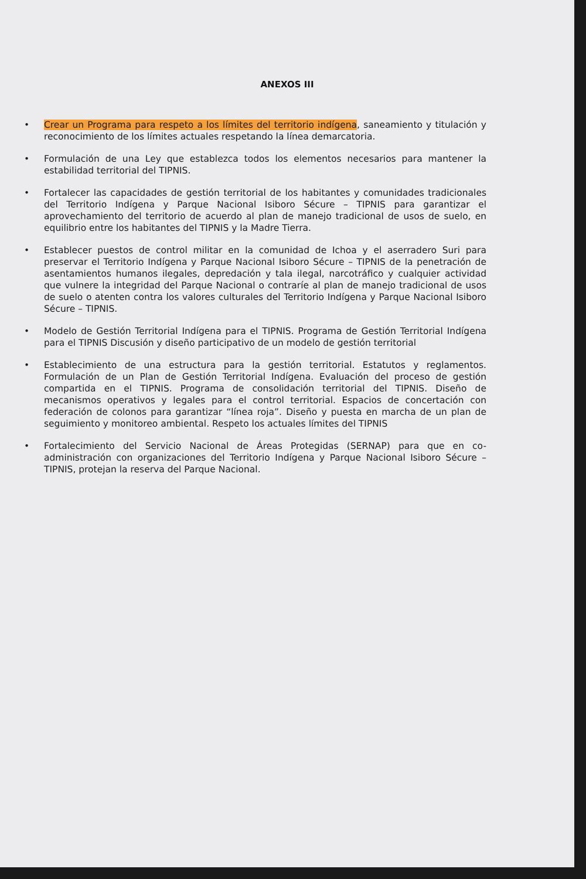ANEXOS III
• Crear un Programa para respeto a los límites del territorio indígena, saneamiento y titulación y reconocimiento de los límites actuales respetando la línea demarcatoria.
• Formulación de una Ley que establezca todos los elementos necesarios para mantener la estabilidad territorial del TIPNIS.
• Fortalecer las capacidades de gestión territorial de los habitantes y comunidades tradicionales del Territorio Indígena y Parque Nacional Isiboro Sécure – TIPNIS para garantizar el aprovechamiento del territorio de acuerdo al plan de manejo tradicional de usos de suelo, en equilibrio entre los habitantes del TIPNIS y la Madre Tierra.
• Establecer puestos de control militar en la comunidad de Ichoa y el aserradero Suri para preservar el Territorio Indígena y Parque Nacional Isiboro Sécure – TIPNIS de la penetración de asentamientos humanos ilegales, depredación y tala ilegal, narcotráfico y cualquier actividad que vulnere la integridad del Parque Nacional o contraríe al plan de manejo tradicional de usos de suelo o atenten contra los valores culturales del Territorio Indígena y Parque Nacional Isiboro Sécure – TIPNIS.
• Modelo de Gestión Territorial Indígena para el TIPNIS. Programa de Gestión Territorial Indígena para el TIPNIS Discusión y diseño participativo de un modelo de gestión territorial
• Establecimiento de una estructura para la gestión territorial. Estatutos y reglamentos. Formulación de un Plan de Gestión Territorial Indígena. Evaluación del proceso de gestión compartida en el TIPNIS. Programa de consolidación territorial del TIPNIS. Diseño de mecanismos operativos y legales para el control territorial. Espacios de concertación con federación de colonos para garantizar “línea roja”. Diseño y puesta en marcha de un plan de seguimiento y monitoreo ambiental. Respeto los actuales límites del TIPNIS
• Fortalecimiento del Servicio Nacional de Áreas Protegidas (SERNAP) para que en co-administración con organizaciones del Territorio Indígena y Parque Nacional Isiboro Sécure – TIPNIS, protejan la reserva del Parque Nacional.